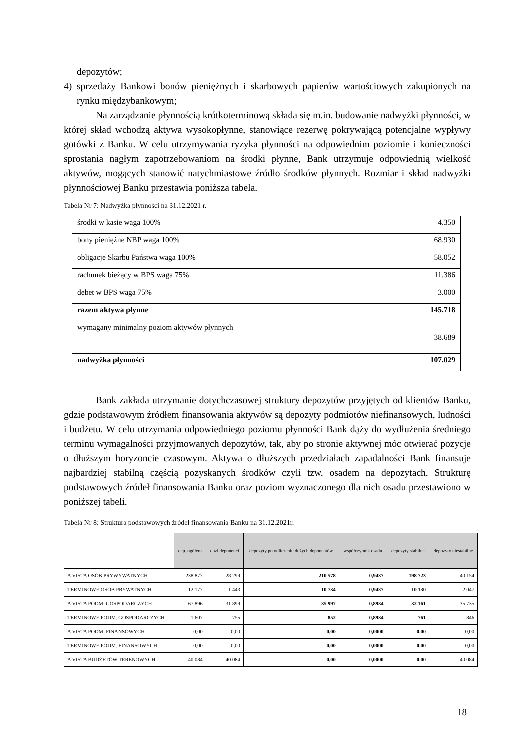depozytów;
4) sprzedaży Bankowi bonów pieniężnych i skarbowych papierów wartościowych zakupionych na rynku międzybankowym;
Na zarządzanie płynnością krótkoterminową składa się m.in. budowanie nadwyżki płynności, w której skład wchodzą aktywa wysokopłynne, stanowiące rezerwę pokrywającą potencjalne wypływy gotówki z Banku. W celu utrzymywania ryzyka płynności na odpowiednim poziomie i konieczności sprostania nagłym zapotrzebowaniom na środki płynne, Bank utrzymuje odpowiednią wielkość aktywów, mogących stanowić natychmiastowe źródło środków płynnych. Rozmiar i skład nadwyżki płynnościowej Banku przestawia poniższa tabela.
Tabela Nr 7: Nadwyżka płynności na 31.12.2021 r.
| środki w kasie waga 100% | 4.350 |
| bony pieniężne NBP waga 100% | 68.930 |
| obligacje Skarbu Państwa waga 100% | 58.052 |
| rachunek bieżący w BPS waga 75% | 11.386 |
| debet w BPS waga 75% | 3.000 |
| razem aktywa płynne | 145.718 |
| wymagany minimalny poziom aktywów płynnych | 38.689 |
| nadwyżka płynności | 107.029 |
Bank zakłada utrzymanie dotychczasowej struktury depozytów przyjętych od klientów Banku, gdzie podstawowym źródłem finansowania aktywów są depozyty podmiotów niefinansowych, ludności i budżetu. W celu utrzymania odpowiedniego poziomu płynności Bank dąży do wydłużenia średniego terminu wymagalności przyjmowanych depozytów, tak, aby po stronie aktywnej móc otwierać pozycje o dłuższym horyzoncie czasowym. Aktywa o dłuższych przedziałach zapadalności Bank finansuje najbardziej stabilną częścią pozyskanych środków czyli tzw. osadem na depozytach. Strukturę podstawowych źródeł finansowania Banku oraz poziom wyznaczonego dla nich osadu przestawiono w poniższej tabeli.
Tabela Nr 8: Struktura podstawowych źródeł finansowania Banku na 31.12.2021r.
| | dep. ogółem | duzi deponenci | depozyty po odliczeniu dużych deponentów | współczynnik osadu | depozyty stabilne | depozyty niestabilne |
| --- | --- | --- | --- | --- | --- | --- |
| A VISTA OSÓB PRYWYWATNYCH | 238 877 | 28 299 | 210 578 | 0,9437 | 198 723 | 40 154 |
| TERMINOWE OSÓB PRYWATNYCH | 12 177 | 1 443 | 10 734 | 0,9437 | 10 130 | 2 047 |
| A VISTA PODM. GOSPODARCZYCH | 67 896 | 31 899 | 35 997 | 0,8934 | 32 161 | 35 735 |
| TERMINOWE PODM. GOSPODARCZYCH | 1 607 | 755 | 852 | 0,8934 | 761 | 846 |
| A VISTA PODM. FINANSOWYCH | 0,00 | 0,00 | 0,00 | 0,0000 | 0,00 | 0,00 |
| TERMINOWE PODM. FINANSOWYCH | 0,00 | 0,00 | 0,00 | 0,0000 | 0,00 | 0,00 |
| A VISTA BUDŻETÓW TERENOWYCH | 40 084 | 40 084 | 0,00 | 0,0000 | 0,00 | 40 084 |
18